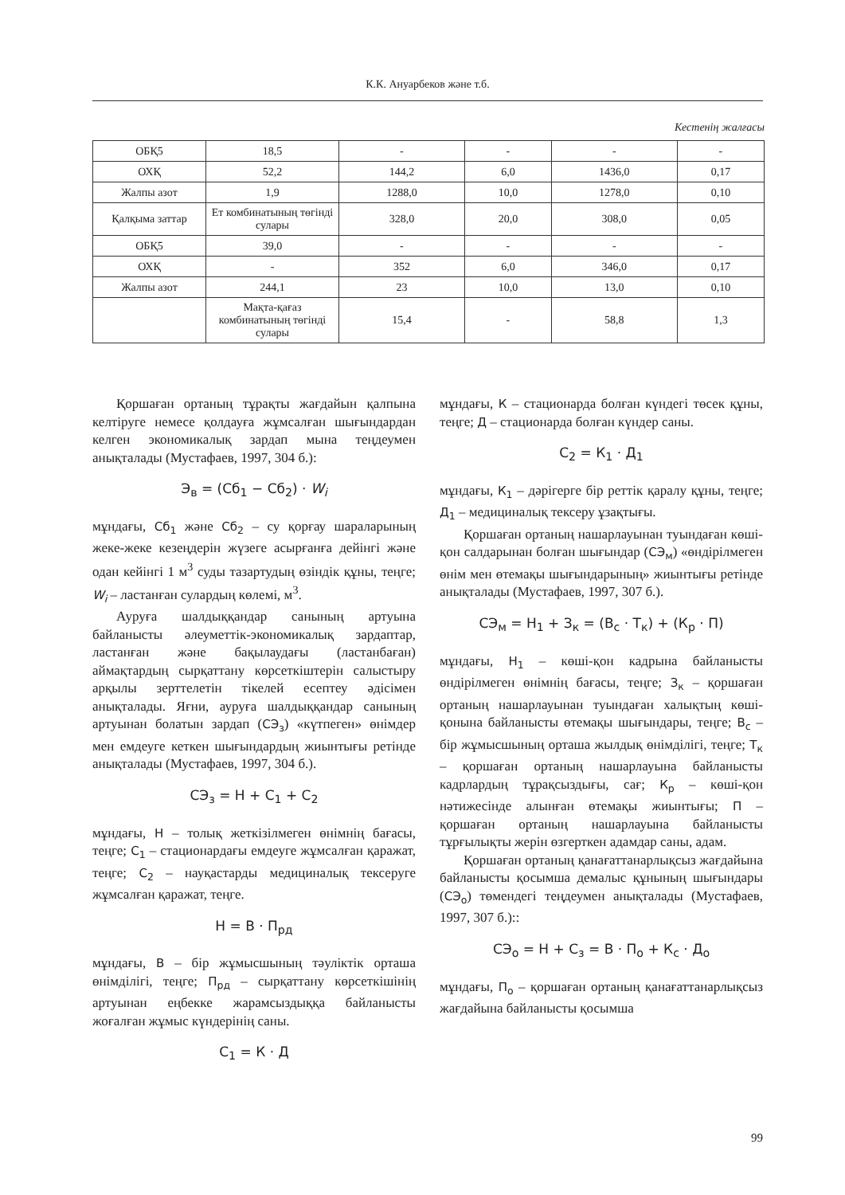К.К. Ануарбеков және т.б.
Кестенің жалғасы
| ОБҚ5 | 18,5 | - | - | - | - |
| ОХҚ | 52,2 | 144,2 | 6,0 | 1436,0 | 0,17 |
| Жалпы азот | 1,9 | 1288,0 | 10,0 | 1278,0 | 0,10 |
| Қалқыма заттар | Ет комбинатының төгінді сулары | 328,0 | 20,0 | 308,0 | 0,05 |
| ОБҚ5 | 39,0 | - | - | - | - |
| ОХҚ | - | 352 | 6,0 | 346,0 | 0,17 |
| Жалпы азот | 244,1 | 23 | 10,0 | 13,0 | 0,10 |
| | Мақта-қағаз комбинатының төгінді сулары | 15,4 | - | 58,8 | 1,3 |
Қоршаған ортаның тұрақты жағдайын қалпына келтіруге немесе қолдауға жұмсалған шығындардан келген экономикалық зардап мына теңдеумен анықталады (Мустафаев, 1997, 304 б.):
Э<sub>в</sub> = (Сб<sub>1</sub> − Сб<sub>2</sub>) · W<sub>i</sub>
мұндағы, Сб<sub>1</sub> және Сб<sub>2</sub> – су қорғау шараларының жеке-жеке кезеңдерін жүзеге асырғанға дейінгі және одан кейінгі 1 м<sup>3</sup> суды тазартудың өзіндік құны, теңге; W<sub>i</sub> – ластанған сулардың көлемі, м<sup>3</sup>.
Ауруға шалдыққандар санының артуына байланысты әлеуметтік-экономикалық зардаптар, ластанған және бақылаудағы (ластанбаған) аймақтардың сырқаттану көрсеткіштерін салыстыру арқылы зерттелетін тікелей есептеу әдісімен анықталады. Яғни, ауруға шалдыққандар санының артуынан болатын зардап (СЭ<sub>з</sub>) «күтпеген» өнімдер мен емдеуге кеткен шығындардың жиынтығы ретінде анықталады (Мустафаев, 1997, 304 б.).
СЭ<sub>з</sub> = Н + С<sub>1</sub> + С<sub>2</sub>
мұндағы, Н – толық жеткізілмеген өнімнің бағасы, теңге; С<sub>1</sub> – стационардағы емдеуге жұмсалған қаражат, теңге; С<sub>2</sub> – науқастарды медициналық тексеруге жұмсалған қаражат, теңге.
Н = В · П<sub>рд</sub>
мұндағы, В – бір жұмысшының тәуліктік орташа өнімділігі, теңге; П<sub>рд</sub> – сырқаттану көрсеткішінің артуынан еңбекке жарамсыздыққа байланысты жоғалған жұмыс күндерінің саны.
С<sub>1</sub> = К · Д
мұндағы, К – стационарда болған күндегі төсек құны, теңге; Д – стационарда болған күндер саны.
С<sub>2</sub> = К<sub>1</sub> · Д<sub>1</sub>
мұндағы, К<sub>1</sub> – дәрігерге бір реттік қаралу құны, теңге; Д<sub>1</sub> – медициналық тексеру ұзақтығы.
Қоршаған ортаның нашарлауынан туындаған көші-қон салдарынан болған шығындар (СЭ<sub>м</sub>) «өндірілмеген өнім мен өтемақы шығындарының» жиынтығы ретінде анықталады (Мустафаев, 1997, 307 б.).
СЭ<sub>м</sub> = Н<sub>1</sub> + З<sub>к</sub> = (В<sub>с</sub> · Т<sub>к</sub>) + (К<sub>р</sub> · П)
мұндағы, Н<sub>1</sub> – көші-қон кадрына байланысты өндірілмеген өнімнің бағасы, теңге; З<sub>к</sub> – қоршаған ортаның нашарлауынан туындаған халықтың көші-қонына байланысты өтемақы шығындары, теңге; В<sub>с</sub> – бір жұмысшының орташа жылдық өнімділігі, теңге; Т<sub>к</sub> – қоршаған ортаның нашарлауына байланысты кадрлардың тұрақсыздығы, сағ; К<sub>р</sub> – көші-қон нәтижесінде алынған өтемақы жиынтығы; П – қоршаған ортаның нашарлауына байланысты тұрғылықты жерін өзгерткен адамдар саны, адам.
Қоршаған ортаның қанағаттанарлықсыз жағдайына байланысты қосымша демалыс құнының шығындары (СЭ<sub>о</sub>) төмендегі теңдеумен анықталады (Мустафаев, 1997, 307 б.)::
СЭ<sub>о</sub> = Н + С<sub>з</sub> = В · П<sub>о</sub> + К<sub>с</sub> · Д<sub>о</sub>
мұндағы, П<sub>о</sub> – қоршаған ортаның қанағаттанарлықсыз жағдайына байланысты қосымша
99